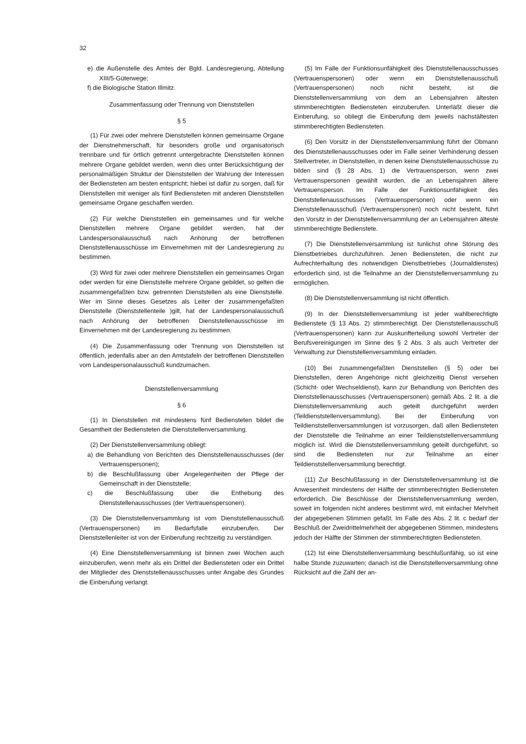32
e) die Außenstelle des Amtes der Bgld. Landesregierung, Abteilung XIII/5-Güterwege;
f) die Biologische Station Illmitz.
Zusammenfassung oder Trennung von Dienststellen
§ 5
(1) Für zwei oder mehrere Dienststellen können gemeinsame Organe der Dienstnehmerschaft, für besonders große und organisatorisch trennbare und für örtlich getrennt untergebrachte Dienststellen können mehrere Organe gebildet werden, wenn dies unter Berücksichtigung der personalmäßigen Struktur der Dienststellen der Wahrung der Interessen der Bediensteten am besten entspricht; hiebei ist dafür zu sorgen, daß für Dienststellen mit weniger als fünf Bediensteten mit anderen Dienststellen gemeinsame Organe geschaffen werden.
(2) Für welche Dienststellen ein gemeinsames und für welche Dienststellen mehrere Organe gebildet werden, hat der Landespersonalausschuß nach Anhörung der betroffenen Dienststellenausschüsse im Einvernehmen mit der Landesregierung zu bestimmen.
(3) Wird für zwei oder mehrere Dienststellen ein gemeinsames Organ oder werden für eine Dienststelle mehrere Organe gebildet, so gelten die zusammengefaßten bzw. getrennten Dienststellen als eine Dienststelle. Wer im Sinne dieses Gesetzes als Leiter der zusammengefaßten Dienststelle (Dienststellenteile )gilt, hat der Landespersonalausschuß nach Anhörung der betroffenen Dienststellenausschüsse im Einvernehmen mit der Landesregierung zu bestimmen.
(4) Die Zusammenfassung oder Trennung von Dienststellen ist öffentlich, jedenfalls aber an den Amtstafeln der betroffenen Dienststellen vom Landespersonalausschuß kundzumachen.
Dienststellenversammlung
§ 6
(1) In Dienststellen mit mindestens fünf Bediensteten bildet die Gesamtheit der Bediensteten die Dienststellenversammlung.
(2) Der Dienststellenversammlung obliegt:
a) die Behandlung von Berichten des Dienststellenausschusses (der Vertrauenspersonen);
b) die Beschlußfassung über Angelegenheiten der Pflege der Gemeinschaft in der Dienststelle;
c) die Beschlußfassung über die Enthebung des Dienststellenausschusses (der Vertrauenspersonen).
(3) Die Dienststellenversammlung ist vom Dienststellenausschuß (Vertrauenspersonen) im Bedarfsfalle einzuberufen. Der Dienststellenleiter ist von der Einberufung rechtzeitig zu verständigen.
(4) Eine Dienststellenversammlung ist binnen zwei Wochen auch einzuberufen, wenn mehr als ein Drittel der Bediensteten oder ein Drittel der Mitglieder des Dienststellenausschusses unter Angabe des Grundes die Einberufung verlangt.
(5) Im Falle der Funktionsunfähigkeit des Dienststellenausschusses (Vertrauenspersonen) oder wenn ein Dienststellenausschuß (Vertrauenspersonen) noch nicht besteht, ist die Dienststellenversammlung von dem an Lebensjahren ältesten stimmberechtigten Bediensteten einzuberufen. Unterläßt dieser die Einberufung, so obliegt die Einberufung dem jeweils nächstältesten stimmberechtigten Bediensteten.
(6) Den Vorsitz in der Dienststellenversammlung führt der Obmann des Dienststellenausschusses oder im Falle seiner Verhinderung dessen Stellvertreter, in Dienststellen, in denen keine Dienststellenausschüsse zu bilden sind (§ 28 Abs. 1) die Vertrauensperson, wenn zwei Vertrauenspersonen gewählt wurden, die an Lebensjahren ältere Vertrauensperson. Im Falle der Funktionsunfähigkeit des Dienststellenausschusses (Vertrauenspersonen) oder wenn ein Dienststellenausschuß (Vertrauenspersonen) noch nicht besteht, führt den Vorsitz in der Dienststellenversammlung der an Lebensjahren älteste stimmberechtigte Bedienstete.
(7) Die Dienststellenversammlung ist tunlichst ohne Störung des Dienstbetriebes durchzuführen. Jenen Bediensteten, die nicht zur Aufrechterhaltung des notwendigen Dienstbetriebes (Journaldienstes) erforderlich sind, ist die Teilnahme an der Dienststellenversammlung zu ermöglichen.
(8) Die Dienststellenversammlung ist nicht öffentlich.
(9) In der Dienststellenversammlung ist jeder wahlberechtigte Bedienstete (§ 13 Abs. 2) stimmberechtigt. Der Dienststellenausschuß (Vertrauenspersonen) kann zur Auskunfterteilung sowohl Vertreter der Berufsvereinigungen im Sinne des § 2 Abs. 3 als auch Vertreter der Verwaltung zur Dienststellenversammlung einladen.
(10) Bei zusammengefaßten Dienststellen (§ 5) oder bei Dienststellen, deren Angehörige nicht gleichzeitig Dienst versehen (Schicht- oder Wechseldienst), kann zur Behandlung von Berichten des Dienststellenausschusses (Vertrauenspersonen) gemäß Abs. 2 lit. a die Dienststellenversammlung auch geteilt durchgeführt werden (Teildienststellenversammlung). Bei der Einberufung von Teildienststellenversammlungen ist vorzusorgen, daß allen Bediensteten der Dienststelle die Teilnahme an einer Teildienststellenversammlung möglich ist. Wird die Dienststellenversammlung geteilt durchgeführt, so sind die Bediensteten nur zur Teilnahme an einer Teildienststellenversammlung berechtigt.
(11) Zur Beschlußfassung in der Dienststellenversammlung ist die Anwesenheit mindestens der Hälfte der stimmberechtigten Bediensteten erforderlich. Die Beschlüsse der Dienststellenversammlung werden, soweit im folgenden nicht anderes bestimmt wird, mit einfacher Mehrheit der abgegebenen Stimmen gefaßt. Im Falle des Abs. 2 lit. c bedarf der Beschluß der Zweidrittelmehrheit der abgegebenen Stimmen, mindestens jedoch der Hälfte der Stimmen der stimmberechtigten Bediensteten.
(12) Ist eine Dienststellenversammlung beschlußunfähig, so ist eine halbe Stunde zuzuwarten; danach ist die Dienststellenversammlung ohne Rücksicht auf die Zahl der an-